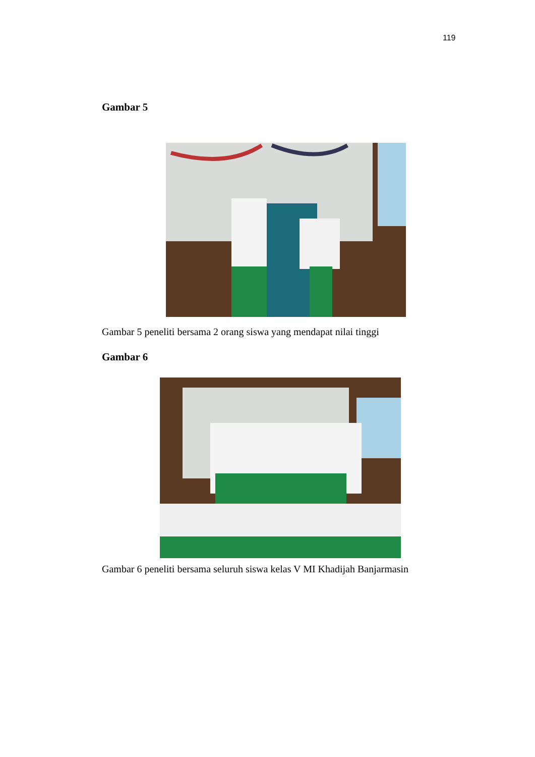119
Gambar 5
Gambar 5 peneliti bersama 2 orang siswa yang mendapat nilai tinggi
Gambar 6
Gambar 6 peneliti bersama seluruh siswa kelas V MI Khadijah Banjarmasin